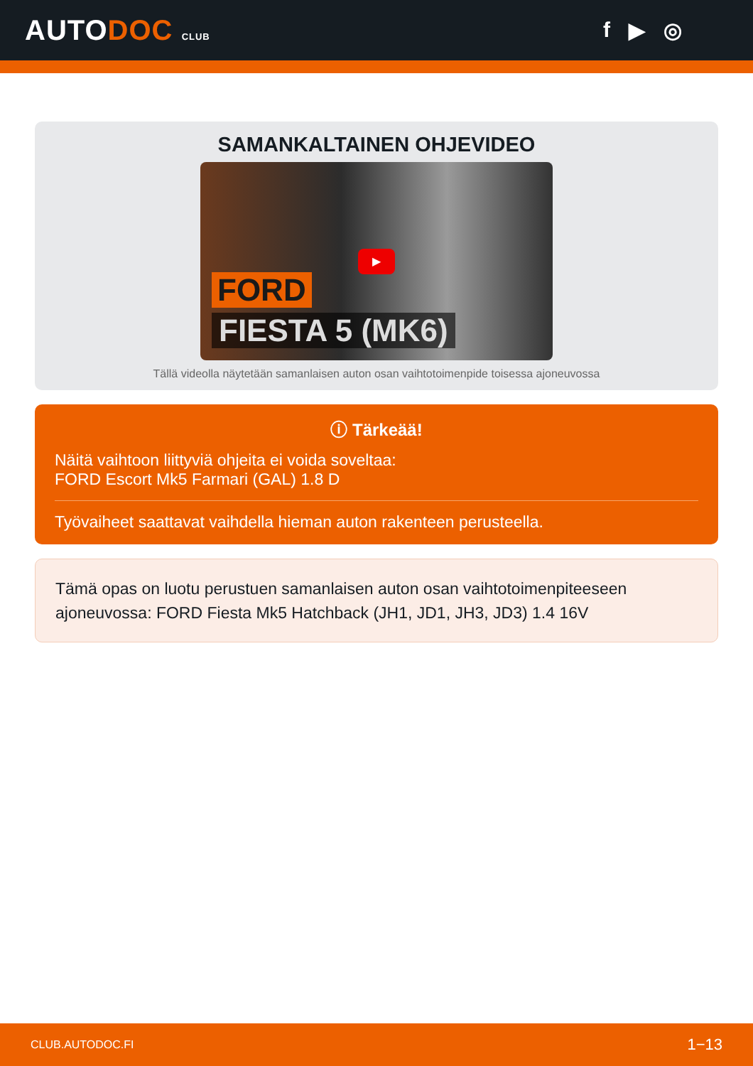AUTODOC CLUB
f ▶ ◎
SAMANKALTAINEN OHJEVIDEO
▶
FORD
FIESTA 5 (MK6)
Tällä videolla näytetään samanlaisen auton osan vaihtotoimenpide toisessa ajoneuvossa
ⓘ Tärkeää!
Näitä vaihtoon liittyviä ohjeita ei voida soveltaa:
FORD Escort Mk5 Farmari (GAL) 1.8 D
Työvaiheet saattavat vaihdella hieman auton rakenteen perusteella.
Tämä opas on luotu perustuen samanlaisen auton osan vaihtotoimenpiteeseen ajoneuvossa: FORD Fiesta Mk5 Hatchback (JH1, JD1, JH3, JD3) 1.4 16V
CLUB.AUTODOC.FI 1−13